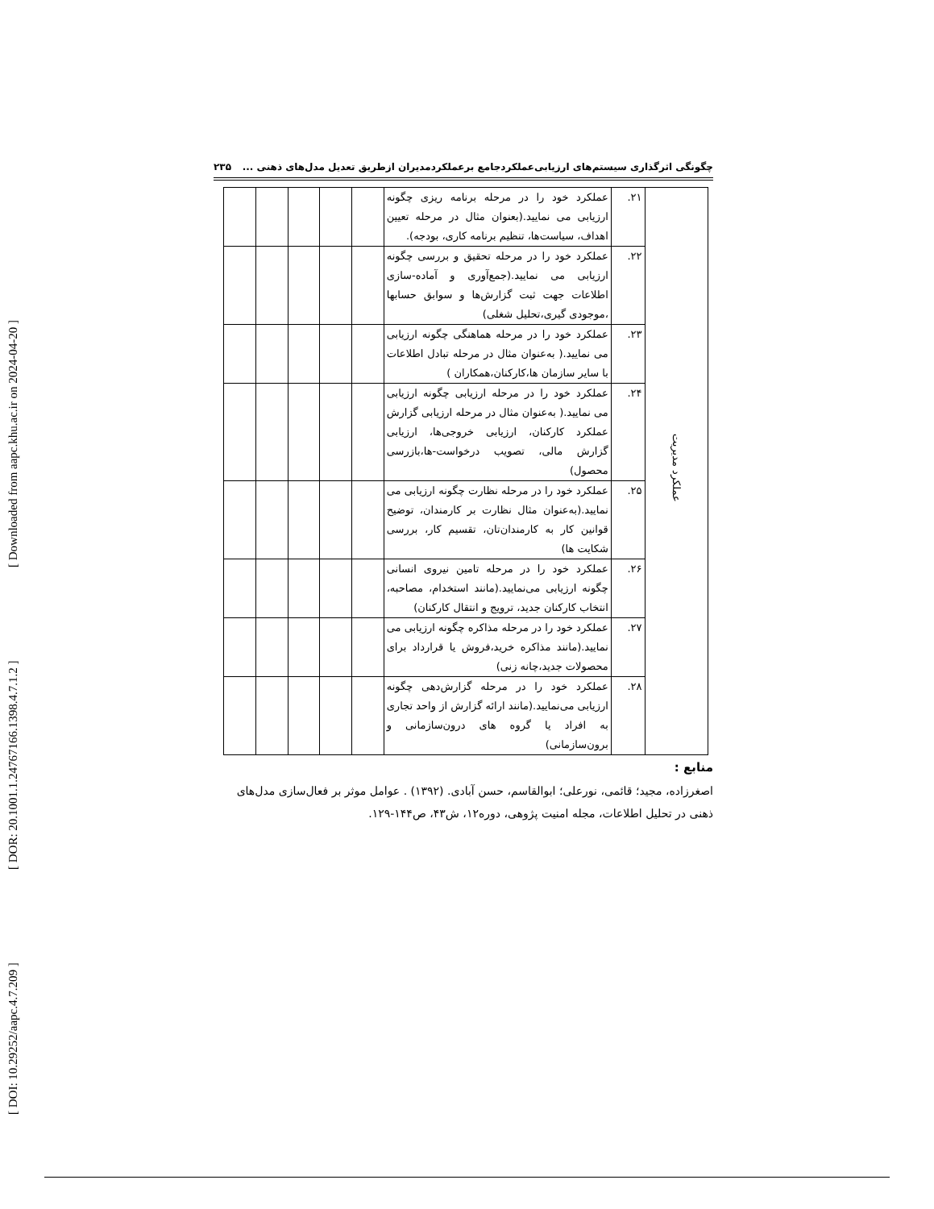[ DOI: 10.29252/aapc.4.7.209 ] [ DOR: 20.1001.1.24767166.1398.4.7.1.2 ] [ Downloaded from aapc.khu.ac.ir on 2024-04-20 ]
چگونگی اثرگذاری سیستم‌های ارزیابی‌عملکردجامع برعملکردمدیران ازطریق تعدیل مدل‌های ذهنی ... ۲۳۵
| عملکرد مدیریت | ۲۱. | عملکرد خود را در مرحله برنامه ریزی چگونه ارزیابی می نمایید.(بعنوان مثال در مرحله تعیین اهداف، سیاست‌ها، تنظیم برنامه کاری، بودجه). | | | | | |
| | ۲۲. | عملکرد خود را در مرحله تحقیق و بررسی چگونه ارزیابی می نمایید.(جمع‌آوری و آماده-سازی اطلاعات جهت ثبت گزارش‌ها و سوابق حسابها ،موجودی گیری،تحلیل شغلی) | | | | | |
| | ۲۳. | عملکرد خود را در مرحله هماهنگی چگونه ارزیابی می نمایید.( به‌عنوان مثال در مرحله تبادل اطلاعات با سایر سازمان ها،کارکنان،همکاران ) | | | | | |
| | ۲۴. | عملکرد خود را در مرحله ارزیابی چگونه ارزیابی می نمایید.( به‌عنوان مثال در مرحله ارزیابی گزارش عملکرد کارکنان، ارزیابی خروجی‌ها، ارزیابی گزارش مالی، تصویب درخواست-ها،بازرسی محصول) | | | | | |
| | ۲۵. | عملکرد خود را در مرحله نظارت چگونه ارزیابی می نمایید.(به‌عنوان مثال نظارت بر کارمندان، توضیح قوانین کار به کارمندان‌تان، تقسیم کار، بررسی شکایت ها) | | | | | |
| | ۲۶. | عملکرد خود را در مرحله تامین نیروی انسانی چگونه ارزیابی می‌نمایید.(مانند استخدام، مصاحبه، انتخاب کارکنان جدید، ترویج و انتقال کارکنان) | | | | | |
| | ۲۷. | عملکرد خود را در مرحله مذاکره چگونه ارزیابی می نمایید.(مانند مذاکره خرید،فروش یا قرارداد برای محصولات جدید،چانه زنی) | | | | | |
| | ۲۸. | عملکرد خود را در مرحله گزارش‌دهی چگونه ارزیابی می‌نمایید.(مانند ارائه گزارش از واحد تجاری به افراد یا گروه های درون‌سازمانی و برون‌سازمانی) | | | | | |
منابع :
اصغرزاده، مجید؛ قائمی، نورعلی؛ ابوالقاسم، حسن آبادی. (۱۳۹۲) . عوامل موثر بر فعال‌سازی مدل‌های ذهنی در تحلیل اطلاعات، مجله امنیت پژوهی، دوره۱۲، ش۴۳، ص۱۴۴-۱۲۹.